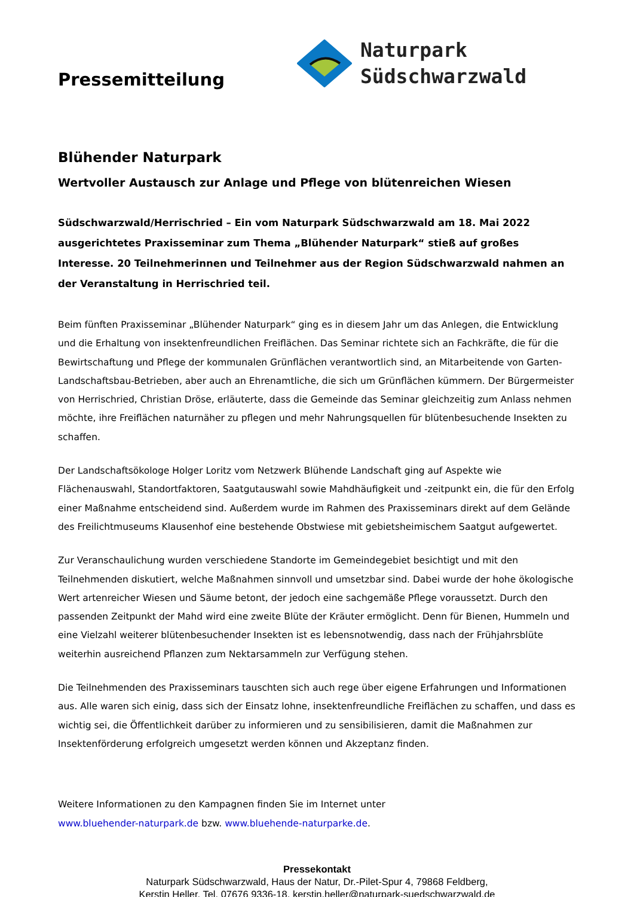Pressemitteilung
Naturpark
Südschwarzwald
Blühender Naturpark
Wertvoller Austausch zur Anlage und Pflege von blütenreichen Wiesen
Südschwarzwald/Herrischried – Ein vom Naturpark Südschwarzwald am 18. Mai 2022 ausgerichtetes Praxisseminar zum Thema „Blühender Naturpark“ stieß auf großes Interesse. 20 Teilnehmerinnen und Teilnehmer aus der Region Südschwarzwald nahmen an der Veranstaltung in Herrischried teil.
Beim fünften Praxisseminar „Blühender Naturpark“ ging es in diesem Jahr um das Anlegen, die Entwicklung und die Erhaltung von insektenfreundlichen Freiflächen. Das Seminar richtete sich an Fachkräfte, die für die Bewirtschaftung und Pflege der kommunalen Grünflächen verantwortlich sind, an Mitarbeitende von Garten-Landschaftsbau-Betrieben, aber auch an Ehrenamtliche, die sich um Grünflächen kümmern. Der Bürgermeister von Herrischried, Christian Dröse, erläuterte, dass die Gemeinde das Seminar gleichzeitig zum Anlass nehmen möchte, ihre Freiflächen naturnäher zu pflegen und mehr Nahrungsquellen für blütenbesuchende Insekten zu schaffen.
Der Landschaftsökologe Holger Loritz vom Netzwerk Blühende Landschaft ging auf Aspekte wie Flächenauswahl, Standortfaktoren, Saatgutauswahl sowie Mahdhäufigkeit und -zeitpunkt ein, die für den Erfolg einer Maßnahme entscheidend sind. Außerdem wurde im Rahmen des Praxisseminars direkt auf dem Gelände des Freilichtmuseums Klausenhof eine bestehende Obstwiese mit gebietsheimischem Saatgut aufgewertet.
Zur Veranschaulichung wurden verschiedene Standorte im Gemeindegebiet besichtigt und mit den Teilnehmenden diskutiert, welche Maßnahmen sinnvoll und umsetzbar sind. Dabei wurde der hohe ökologische Wert artenreicher Wiesen und Säume betont, der jedoch eine sachgemäße Pflege voraussetzt. Durch den passenden Zeitpunkt der Mahd wird eine zweite Blüte der Kräuter ermöglicht. Denn für Bienen, Hummeln und eine Vielzahl weiterer blütenbesuchender Insekten ist es lebensnotwendig, dass nach der Frühjahrsblüte weiterhin ausreichend Pflanzen zum Nektarsammeln zur Verfügung stehen.
Die Teilnehmenden des Praxisseminars tauschten sich auch rege über eigene Erfahrungen und Informationen aus. Alle waren sich einig, dass sich der Einsatz lohne, insektenfreundliche Freiflächen zu schaffen, und dass es wichtig sei, die Öffentlichkeit darüber zu informieren und zu sensibilisieren, damit die Maßnahmen zur Insektenförderung erfolgreich umgesetzt werden können und Akzeptanz finden.
Weitere Informationen zu den Kampagnen finden Sie im Internet unter
www.bluehender-naturpark.de bzw. www.bluehende-naturparke.de.
Pressekontakt
Naturpark Südschwarzwald, Haus der Natur, Dr.-Pilet-Spur 4, 79868 Feldberg,
Kerstin Heller, Tel. 07676 9336-18, kerstin.heller@naturpark-suedschwarzwald.de